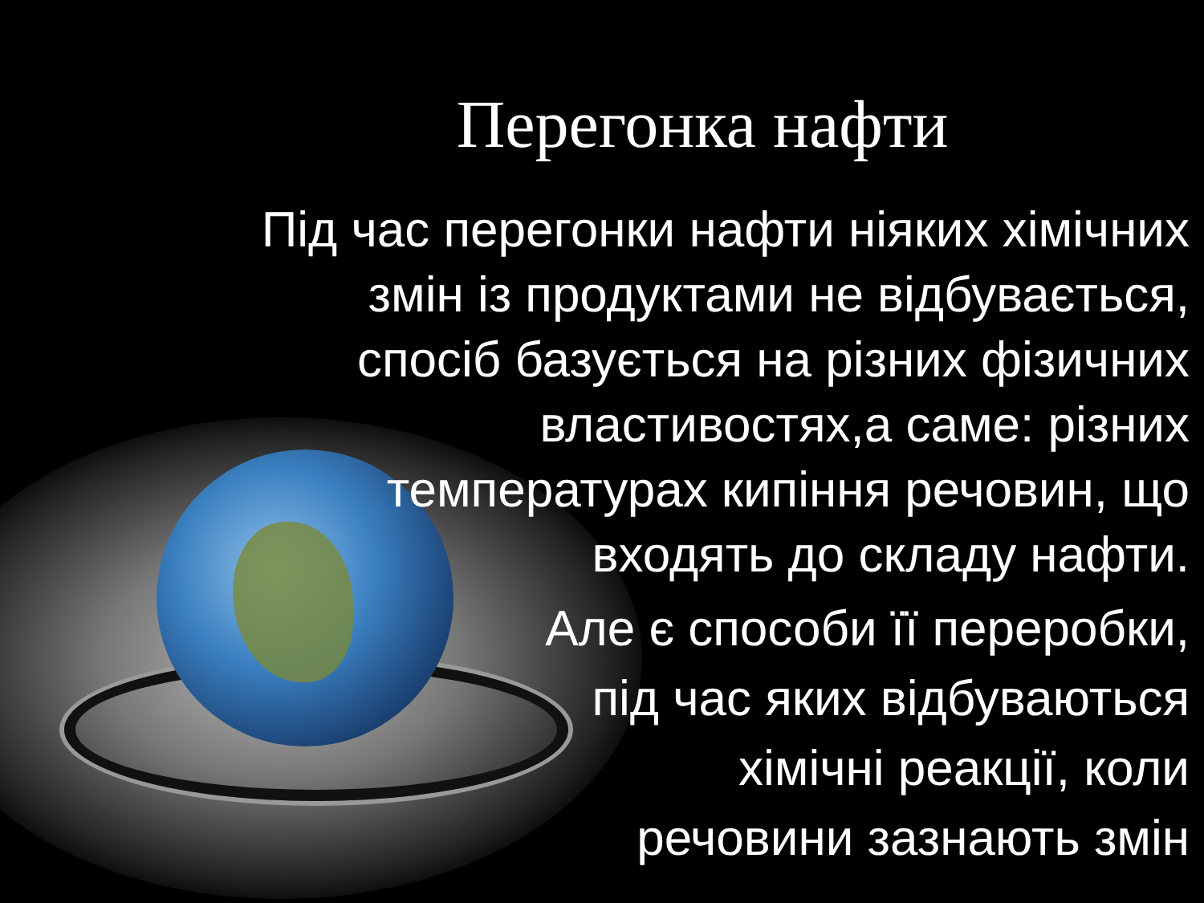Перегонка нафти
Під час перегонки нафти ніяких хімічних
змін із продуктами не відбувається,
спосіб базується на різних фізичних
властивостях,а саме: різних
температурах кипіння речовин, що
входять до складу нафти.
Але є способи її переробки,
під час яких відбуваються
хімічні реакції, коли
речовини зазнають змін